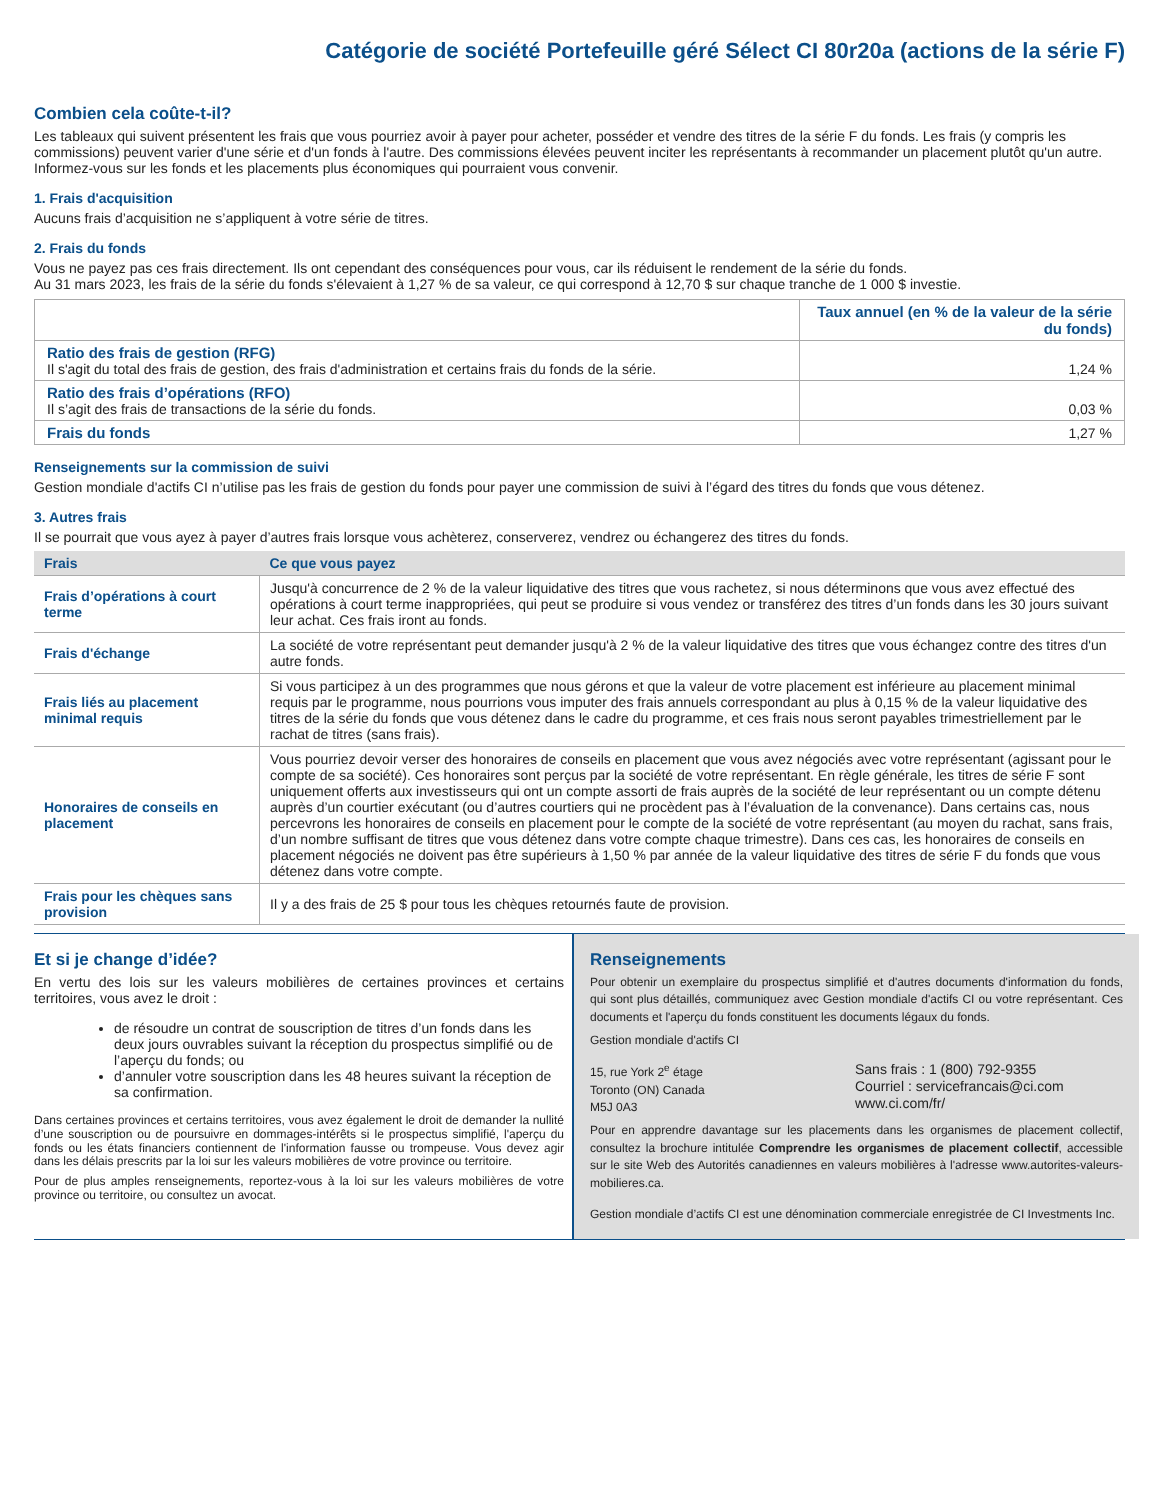Catégorie de société Portefeuille géré Sélect CI 80r20a (actions de la série F)
Combien cela coûte-t-il?
Les tableaux qui suivent présentent les frais que vous pourriez avoir à payer pour acheter, posséder et vendre des titres de la série F du fonds. Les frais (y compris les commissions) peuvent varier d'une série et d'un fonds à l'autre. Des commissions élevées peuvent inciter les représentants à recommander un placement plutôt qu'un autre. Informez-vous sur les fonds et les placements plus économiques qui pourraient vous convenir.
1. Frais d'acquisition
Aucuns frais d’acquisition ne s’appliquent à votre série de titres.
2. Frais du fonds
Vous ne payez pas ces frais directement. Ils ont cependant des conséquences pour vous, car ils réduisent le rendement de la série du fonds.
Au 31 mars 2023, les frais de la série du fonds s'élevaient à 1,27 % de sa valeur, ce qui correspond à 12,70 $ sur chaque tranche de 1 000 $ investie.
| | Taux annuel (en % de la valeur de la série du fonds) |
| Ratio des frais de gestion (RFG) Il s'agit du total des frais de gestion, des frais d'administration et certains frais du fonds de la série. | 1,24 % |
| Ratio des frais d’opérations (RFO) Il s’agit des frais de transactions de la série du fonds. | 0,03 % |
| Frais du fonds | 1,27 % |
Renseignements sur la commission de suivi
Gestion mondiale d'actifs CI n’utilise pas les frais de gestion du fonds pour payer une commission de suivi à l’égard des titres du fonds que vous détenez.
3. Autres frais
Il se pourrait que vous ayez à payer d’autres frais lorsque vous achèterez, conserverez, vendrez ou échangerez des titres du fonds.
| Frais | Ce que vous payez |
| --- | --- |
| Frais d’opérations à court terme | Jusqu'à concurrence de 2 % de la valeur liquidative des titres que vous rachetez, si nous déterminons que vous avez effectué des opérations à court terme inappropriées, qui peut se produire si vous vendez or transférez des titres d’un fonds dans les 30 jours suivant leur achat. Ces frais iront au fonds. |
| Frais d'échange | La société de votre représentant peut demander jusqu'à 2 % de la valeur liquidative des titres que vous échangez contre des titres d'un autre fonds. |
| Frais liés au placement minimal requis | Si vous participez à un des programmes que nous gérons et que la valeur de votre placement est inférieure au placement minimal requis par le programme, nous pourrions vous imputer des frais annuels correspondant au plus à 0,15 % de la valeur liquidative des titres de la série du fonds que vous détenez dans le cadre du programme, et ces frais nous seront payables trimestriellement par le rachat de titres (sans frais). |
| Honoraires de conseils en placement | Vous pourriez devoir verser des honoraires de conseils en placement que vous avez négociés avec votre représentant (agissant pour le compte de sa société). Ces honoraires sont perçus par la société de votre représentant. En règle générale, les titres de série F sont uniquement offerts aux investisseurs qui ont un compte assorti de frais auprès de la société de leur représentant ou un compte détenu auprès d’un courtier exécutant (ou d’autres courtiers qui ne procèdent pas à l’évaluation de la convenance). Dans certains cas, nous percevrons les honoraires de conseils en placement pour le compte de la société de votre représentant (au moyen du rachat, sans frais, d’un nombre suffisant de titres que vous détenez dans votre compte chaque trimestre). Dans ces cas, les honoraires de conseils en placement négociés ne doivent pas être supérieurs à 1,50 % par année de la valeur liquidative des titres de série F du fonds que vous détenez dans votre compte. |
| Frais pour les chèques sans provision | Il y a des frais de 25 $ pour tous les chèques retournés faute de provision. |
Et si je change d’idée?
En vertu des lois sur les valeurs mobilières de certaines provinces et certains territoires, vous avez le droit :
de résoudre un contrat de souscription de titres d’un fonds dans les deux jours ouvrables suivant la réception du prospectus simplifié ou de l’aperçu du fonds; ou
d’annuler votre souscription dans les 48 heures suivant la réception de sa confirmation.
Dans certaines provinces et certains territoires, vous avez également le droit de demander la nullité d’une souscription ou de poursuivre en dommages-intérêts si le prospectus simplifié, l'aperçu du fonds ou les états financiers contiennent de l'information fausse ou trompeuse. Vous devez agir dans les délais prescrits par la loi sur les valeurs mobilières de votre province ou territoire.
Pour de plus amples renseignements, reportez-vous à la loi sur les valeurs mobilières de votre province ou territoire, ou consultez un avocat.
Renseignements
Pour obtenir un exemplaire du prospectus simplifié et d'autres documents d'information du fonds, qui sont plus détaillés, communiquez avec Gestion mondiale d'actifs CI ou votre représentant. Ces documents et l'aperçu du fonds constituent les documents légaux du fonds.
Gestion mondiale d'actifs CI
15, rue York 2<sup>e</sup> étage
Toronto (ON) Canada
M5J 0A3
Sans frais : 1 (800) 792-9355
Courriel : servicefrancais@ci.com
www.ci.com/fr/
Pour en apprendre davantage sur les placements dans les organismes de placement collectif, consultez la brochure intitulée Comprendre les organismes de placement collectif, accessible sur le site Web des Autorités canadiennes en valeurs mobilières à l'adresse www.autorites-valeurs-mobilieres.ca.
Gestion mondiale d’actifs CI est une dénomination commerciale enregistrée de CI Investments Inc.